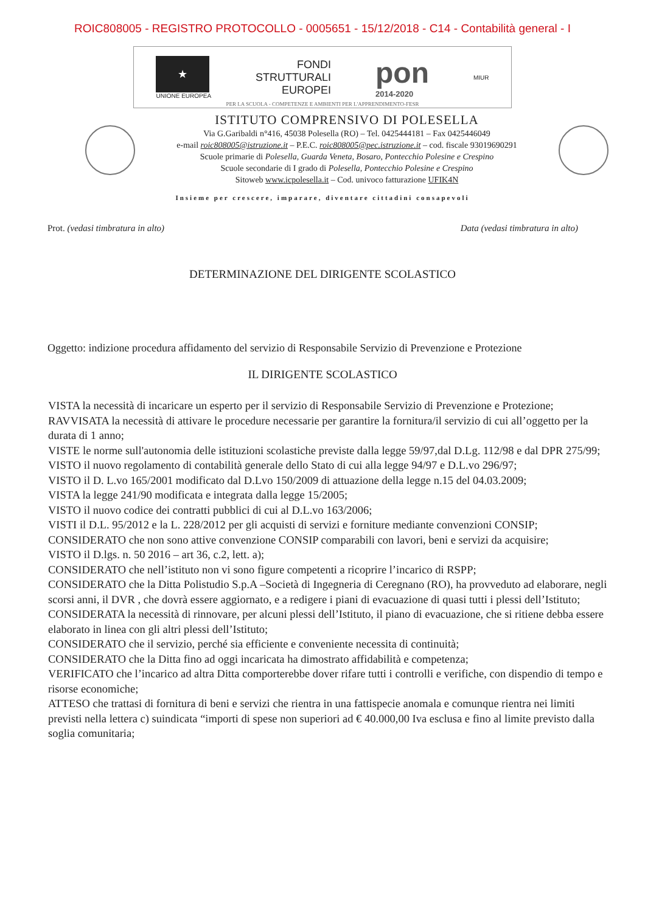ROIC808005 - REGISTRO PROTOCOLLO - 0005651 - 15/12/2018 - C14 - Contabilità general - I
★
UNIONE EUROPEA
FONDI
STRUTTURALI
EUROPEI
pon
2014-2020
MIUR
PER LA SCUOLA - COMPETENZE E AMBIENTI PER L'APPRENDIMENTO-FESR
ISTITUTO COMPRENSIVO DI POLESELLA
Via G.Garibaldi n°416, 45038 Polesella (RO) – Tel. 0425444181 – Fax 0425446049
e-mail roic808005@istruzione.it – P.E.C. roic808005@pec.istruzione.it – cod. fiscale 93019690291
Scuole primarie di Polesella, Guarda Veneta, Bosaro, Pontecchio Polesine e Crespino
Scuole secondarie di I grado di Polesella, Pontecchio Polesine e Crespino
Sitoweb www.icpolesella.it – Cod. univoco fatturazione UFIK4N
Insieme per crescere, imparare, diventare cittadini consapevoli
Prot. (vedasi timbratura in alto) Data (vedasi timbratura in alto)
DETERMINAZIONE DEL DIRIGENTE SCOLASTICO
Oggetto: indizione procedura affidamento del servizio di Responsabile Servizio di Prevenzione e Protezione
IL DIRIGENTE SCOLASTICO
VISTA la necessità di incaricare un esperto per il servizio di Responsabile Servizio di Prevenzione e Protezione;
RAVVISATA la necessità di attivare le procedure necessarie per garantire la fornitura/il servizio di cui all’oggetto per la durata di 1 anno;
VISTE le norme sull'autonomia delle istituzioni scolastiche previste dalla legge 59/97,dal D.Lg. 112/98 e dal DPR 275/99;
VISTO il nuovo regolamento di contabilità generale dello Stato di cui alla legge 94/97 e D.L.vo 296/97;
VISTO il D. L.vo 165/2001 modificato dal D.Lvo 150/2009 di attuazione della legge n.15 del 04.03.2009;
VISTA la legge 241/90 modificata e integrata dalla legge 15/2005;
VISTO il nuovo codice dei contratti pubblici di cui al D.L.vo 163/2006;
VISTI il D.L. 95/2012 e la L. 228/2012 per gli acquisti di servizi e forniture mediante convenzioni CONSIP;
CONSIDERATO che non sono attive convenzione CONSIP comparabili con lavori, beni e servizi da acquisire;
VISTO il D.lgs. n. 50 2016 – art 36, c.2, lett. a);
CONSIDERATO che nell’istituto non vi sono figure competenti a ricoprire l’incarico di RSPP;
CONSIDERATO che la Ditta Polistudio S.p.A –Società di Ingegneria di Ceregnano (RO), ha provveduto ad elaborare, negli scorsi anni, il DVR , che dovrà essere aggiornato, e a redigere i piani di evacuazione di quasi tutti i plessi dell’Istituto;
CONSIDERATA la necessità di rinnovare, per alcuni plessi dell’Istituto, il piano di evacuazione, che si ritiene debba essere elaborato in linea con gli altri plessi dell’Istituto;
CONSIDERATO che il servizio, perché sia efficiente e conveniente necessita di continuità;
CONSIDERATO che la Ditta fino ad oggi incaricata ha dimostrato affidabilità e competenza;
VERIFICATO che l’incarico ad altra Ditta comporterebbe dover rifare tutti i controlli e verifiche, con dispendio di tempo e risorse economiche;
ATTESO che trattasi di fornitura di beni e servizi che rientra in una fattispecie anomala e comunque rientra nei limiti previsti nella lettera c) suindicata “importi di spese non superiori ad € 40.000,00 Iva esclusa e fino al limite previsto dalla soglia comunitaria;